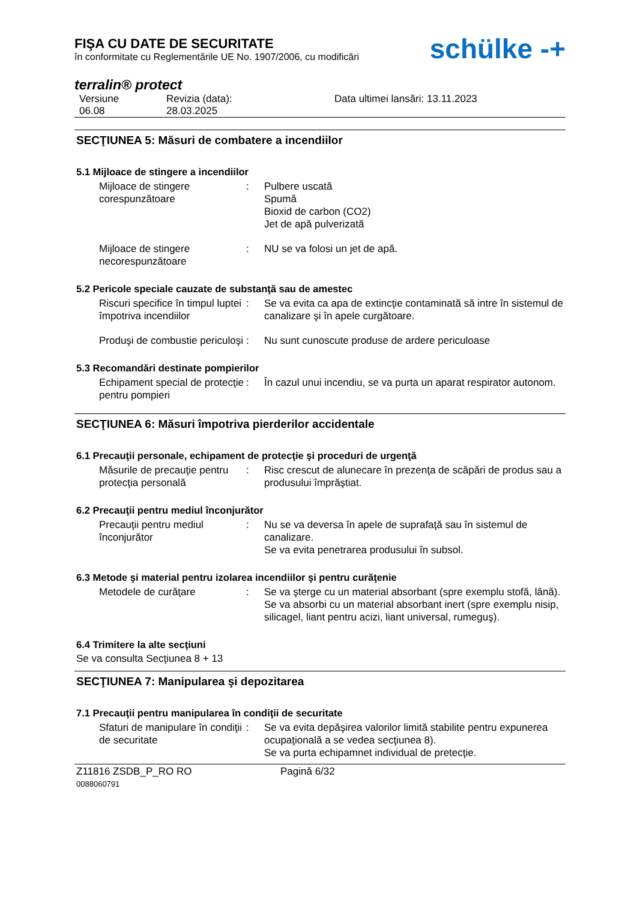FIŞA CU DATE DE SECURITATE
în conformitate cu Reglementările UE No. 1907/2006, cu modificări
schülke -+
terralin® protect
Versiune
06.08
Revizia (data):
28.03.2025
Data ultimei lansări: 13.11.2023
SECŢIUNEA 5: Măsuri de combatere a incendiilor
5.1 Mijloace de stingere a incendiilor
Mijloace de stingere corespunzătoare
: Pulbere uscată
Spumă
Bioxid de carbon (CO2)
Jet de apă pulverizată
Mijloace de stingere necorespunzătoare
: NU se va folosi un jet de apă.
5.2 Pericole speciale cauzate de substanţă sau de amestec
Riscuri specifice în timpul luptei împotriva incendiilor
: Se va evita ca apa de extincţie contaminată să intre în sistemul de canalizare şi în apele curgătoare.
Produşi de combustie periculoşi
: Nu sunt cunoscute produse de ardere periculoase
5.3 Recomandări destinate pompierilor
Echipament special de protecţie pentru pompieri
: În cazul unui incendiu, se va purta un aparat respirator autonom.
SECŢIUNEA 6: Măsuri împotriva pierderilor accidentale
6.1 Precauţii personale, echipament de protecţie şi proceduri de urgenţă
Măsurile de precauţie pentru protecţia personală
: Risc crescut de alunecare în prezenţa de scăpări de produs sau a produsului împrăştiat.
6.2 Precauţii pentru mediul înconjurător
Precauţii pentru mediul înconjurător
: Nu se va deversa în apele de suprafaţă sau în sistemul de canalizare.
Se va evita penetrarea produsului în subsol.
6.3 Metode şi material pentru izolarea incendiilor şi pentru curăţenie
Metodele de curăţare : Se va şterge cu un material absorbant (spre exemplu stofă, lână).
Se va absorbi cu un material absorbant inert (spre exemplu nisip, silicagel, liant pentru acizi, liant universal, rumeguş).
6.4 Trimitere la alte secţiuni
Se va consulta Secţiunea 8 + 13
SECŢIUNEA 7: Manipularea şi depozitarea
7.1 Precauţii pentru manipularea în condiţii de securitate
Sfaturi de manipulare în condiţii de securitate
: Se va evita depăşirea valorilor limită stabilite pentru expunerea ocupaţională a se vedea secţiunea 8).
Se va purta echipamnet individual de pretecţie.
Z11816 ZSDB_P_RO RO
0088060791
Pagină 6/32